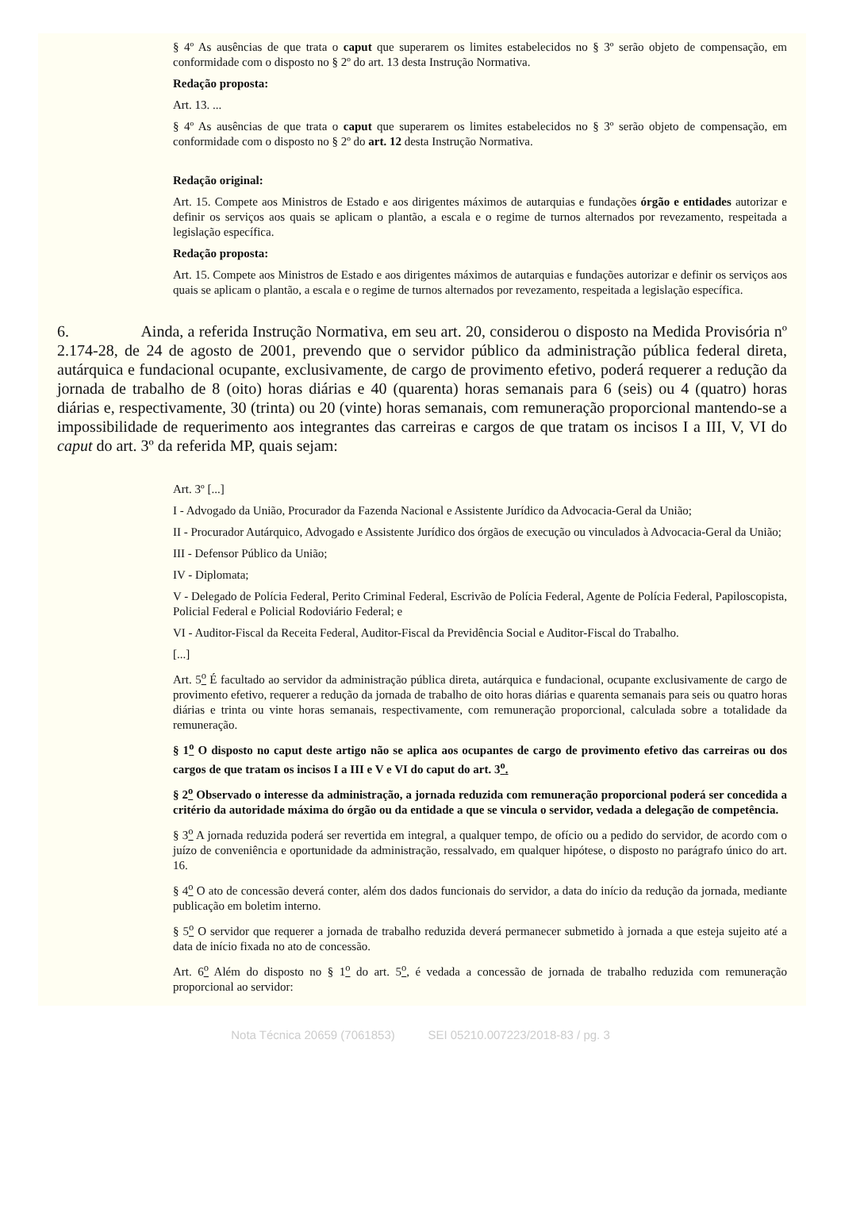§ 4º As ausências de que trata o caput que superarem os limites estabelecidos no § 3º serão objeto de compensação, em conformidade com o disposto no § 2º do art. 13 desta Instrução Normativa.
Redação proposta:
Art. 13. ...
§ 4º As ausências de que trata o caput que superarem os limites estabelecidos no § 3º serão objeto de compensação, em conformidade com o disposto no § 2º do art. 12 desta Instrução Normativa.
Redação original:
Art. 15. Compete aos Ministros de Estado e aos dirigentes máximos de autarquias e fundações órgão e entidades autorizar e definir os serviços aos quais se aplicam o plantão, a escala e o regime de turnos alternados por revezamento, respeitada a legislação específica.
Redação proposta:
Art. 15. Compete aos Ministros de Estado e aos dirigentes máximos de autarquias e fundações autorizar e definir os serviços aos quais se aplicam o plantão, a escala e o regime de turnos alternados por revezamento, respeitada a legislação específica.
6. Ainda, a referida Instrução Normativa, em seu art. 20, considerou o disposto na Medida Provisória nº 2.174-28, de 24 de agosto de 2001, prevendo que o servidor público da administração pública federal direta, autárquica e fundacional ocupante, exclusivamente, de cargo de provimento efetivo, poderá requerer a redução da jornada de trabalho de 8 (oito) horas diárias e 40 (quarenta) horas semanais para 6 (seis) ou 4 (quatro) horas diárias e, respectivamente, 30 (trinta) ou 20 (vinte) horas semanais, com remuneração proporcional mantendo-se a impossibilidade de requerimento aos integrantes das carreiras e cargos de que tratam os incisos I a III, V, VI do caput do art. 3º da referida MP, quais sejam:
Art. 3º [...]
I - Advogado da União, Procurador da Fazenda Nacional e Assistente Jurídico da Advocacia-Geral da União;
II - Procurador Autárquico, Advogado e Assistente Jurídico dos órgãos de execução ou vinculados à Advocacia-Geral da União;
III - Defensor Público da União;
IV - Diplomata;
V - Delegado de Polícia Federal, Perito Criminal Federal, Escrivão de Polícia Federal, Agente de Polícia Federal, Papiloscopista, Policial Federal e Policial Rodoviário Federal; e
VI - Auditor-Fiscal da Receita Federal, Auditor-Fiscal da Previdência Social e Auditor-Fiscal do Trabalho.
[...]
Art. 5<sup>o</sup> É facultado ao servidor da administração pública direta, autárquica e fundacional, ocupante exclusivamente de cargo de provimento efetivo, requerer a redução da jornada de trabalho de oito horas diárias e quarenta semanais para seis ou quatro horas diárias e trinta ou vinte horas semanais, respectivamente, com remuneração proporcional, calculada sobre a totalidade da remuneração.
§ 1<sup>o</sup> O disposto no caput deste artigo não se aplica aos ocupantes de cargo de provimento efetivo das carreiras ou dos cargos de que tratam os incisos I a III e V e VI do caput do art. 3<sup>o</sup>.
§ 2<sup>o</sup> Observado o interesse da administração, a jornada reduzida com remuneração proporcional poderá ser concedida a critério da autoridade máxima do órgão ou da entidade a que se vincula o servidor, vedada a delegação de competência.
§ 3<sup>o</sup> A jornada reduzida poderá ser revertida em integral, a qualquer tempo, de ofício ou a pedido do servidor, de acordo com o juízo de conveniência e oportunidade da administração, ressalvado, em qualquer hipótese, o disposto no parágrafo único do art. 16.
§ 4<sup>o</sup> O ato de concessão deverá conter, além dos dados funcionais do servidor, a data do início da redução da jornada, mediante publicação em boletim interno.
§ 5<sup>o</sup> O servidor que requerer a jornada de trabalho reduzida deverá permanecer submetido à jornada a que esteja sujeito até a data de início fixada no ato de concessão.
Art. 6<sup>o</sup> Além do disposto no § 1<sup>o</sup> do art. 5<sup>o</sup>, é vedada a concessão de jornada de trabalho reduzida com remuneração proporcional ao servidor:
Nota Técnica 20659 (7061853) SEI 05210.007223/2018-83 / pg. 3